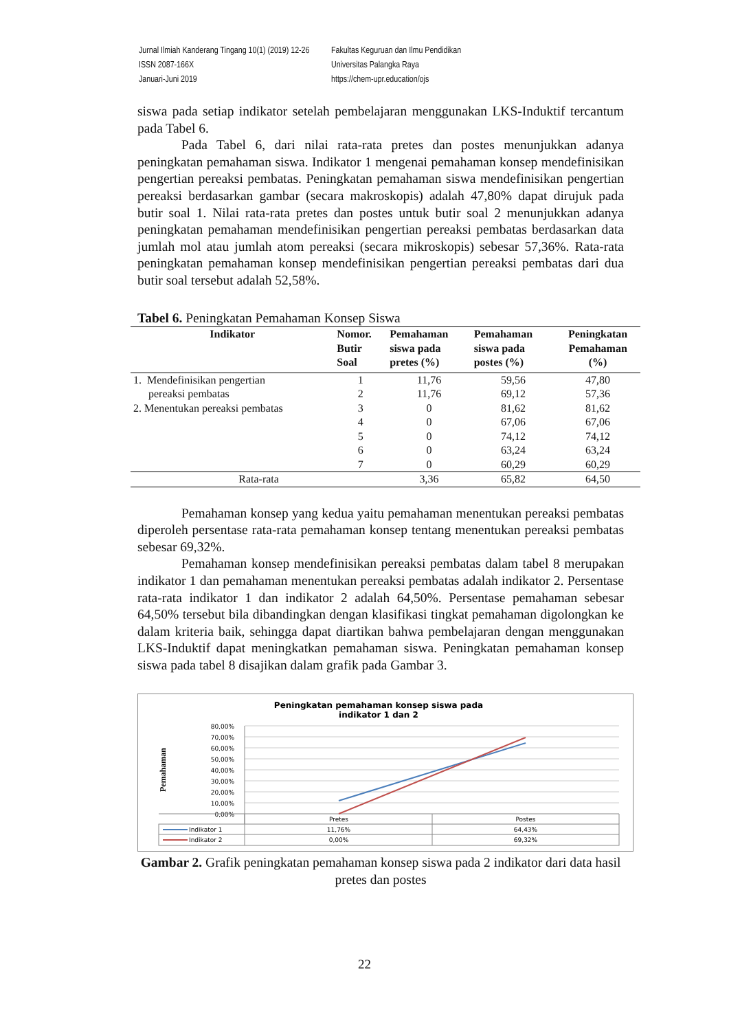Jurnal Ilmiah Kanderang Tingang 10(1) (2019) 12-26
ISSN 2087-166X
Januari-Juni 2019
Fakultas Keguruan dan Ilmu Pendidikan
Universitas Palangka Raya
https://chem-upr.education/ojs
siswa pada setiap indikator setelah pembelajaran menggunakan LKS-Induktif tercantum pada Tabel 6.
Pada Tabel 6, dari nilai rata-rata pretes dan postes menunjukkan adanya peningkatan pemahaman siswa. Indikator 1 mengenai pemahaman konsep mendefinisikan pengertian pereaksi pembatas. Peningkatan pemahaman siswa mendefinisikan pengertian pereaksi berdasarkan gambar (secara makroskopis) adalah 47,80% dapat dirujuk pada butir soal 1. Nilai rata-rata pretes dan postes untuk butir soal 2 menunjukkan adanya peningkatan pemahaman mendefinisikan pengertian pereaksi pembatas berdasarkan data jumlah mol atau jumlah atom pereaksi (secara mikroskopis) sebesar 57,36%. Rata-rata peningkatan pemahaman konsep mendefinisikan pengertian pereaksi pembatas dari dua butir soal tersebut adalah 52,58%.
Tabel 6. Peningkatan Pemahaman Konsep Siswa
| Indikator | Nomor. Butir Soal | Pemahaman siswa pada pretes (%) | Pemahaman siswa pada postes (%) | Peningkatan Pemahaman (%) |
| --- | --- | --- | --- | --- |
| 1. Mendefinisikan pengertian | 1 | 11,76 | 59,56 | 47,80 |
| pereaksi pembatas | 2 | 11,76 | 69,12 | 57,36 |
| 2. Menentukan pereaksi pembatas | 3 | 0 | 81,62 | 81,62 |
| | 4 | 0 | 67,06 | 67,06 |
| | 5 | 0 | 74,12 | 74,12 |
| | 6 | 0 | 63,24 | 63,24 |
| | 7 | 0 | 60,29 | 60,29 |
| Rata-rata | | 3,36 | 65,82 | 64,50 |
Pemahaman konsep yang kedua yaitu pemahaman menentukan pereaksi pembatas diperoleh persentase rata-rata pemahaman konsep tentang menentukan pereaksi pembatas sebesar 69,32%.
Pemahaman konsep mendefinisikan pereaksi pembatas dalam tabel 8 merupakan indikator 1 dan pemahaman menentukan pereaksi pembatas adalah indikator 2. Persentase rata-rata indikator 1 dan indikator 2 adalah 64,50%. Persentase pemahaman sebesar 64,50% tersebut bila dibandingkan dengan klasifikasi tingkat pemahaman digolongkan ke dalam kriteria baik, sehingga dapat diartikan bahwa pembelajaran dengan menggunakan LKS-Induktif dapat meningkatkan pemahaman siswa. Peningkatan pemahaman konsep siswa pada tabel 8 disajikan dalam grafik pada Gambar 3.
Peningkatan pemahaman konsep siswa pada
indikator 1 dan 2
Pemahaman
80,00%
70,00%
60,00%
50,00%
40,00%
30,00%
20,00%
10,00%
0,00%
Pretes
Postes
Indikator 1
Indikator 2
11,76%
64,43%
0,00%
69,32%
Gambar 2. Grafik peningkatan pemahaman konsep siswa pada 2 indikator dari data hasil pretes dan postes
22